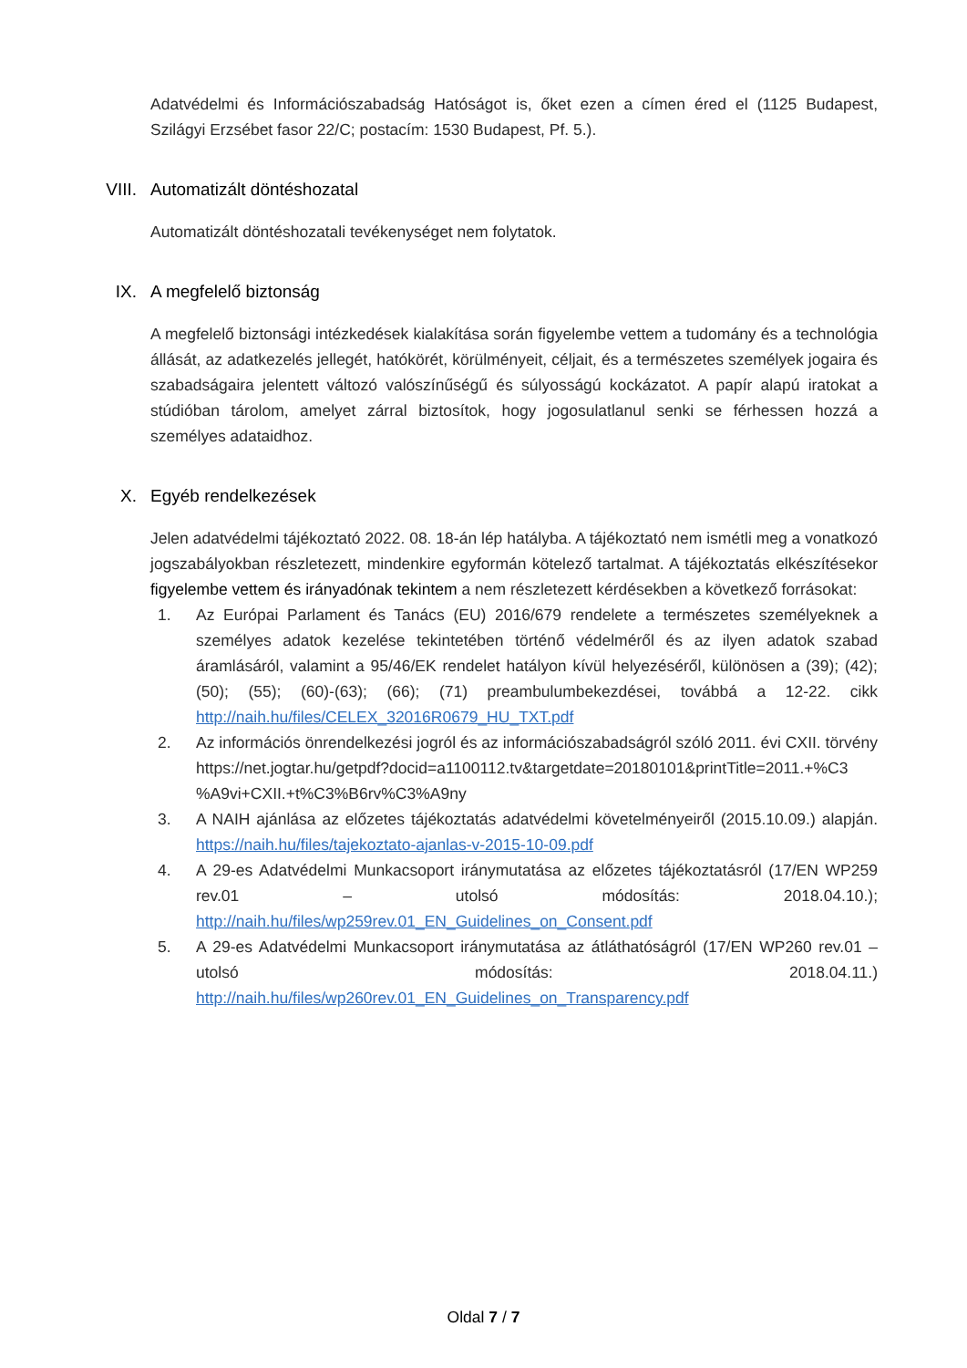Adatvédelmi és Információszabadság Hatóságot is, őket ezen a címen éred el (1125 Budapest, Szilágyi Erzsébet fasor 22/C; postacím: 1530 Budapest, Pf. 5.).
VIII. Automatizált döntéshozatal
Automatizált döntéshozatali tevékenységet nem folytatok.
IX. A megfelelő biztonság
A megfelelő biztonsági intézkedések kialakítása során figyelembe vettem a tudomány és a technológia állását, az adatkezelés jellegét, hatókörét, körülményeit, céljait, és a természetes személyek jogaira és szabadságaira jelentett változó valószínűségű és súlyosságú kockázatot. A papír alapú iratokat a stúdióban tárolom, amelyet zárral biztosítok, hogy jogosulatlanul senki se férhessen hozzá a személyes adataidhoz.
X. Egyéb rendelkezések
Jelen adatvédelmi tájékoztató 2022. 08. 18-án lép hatályba. A tájékoztató nem ismétli meg a vonatkozó jogszabályokban részletezett, mindenkire egyformán kötelező tartalmat. A tájékoztatás elkészítésekor figyelembe vettem és irányadónak tekintem a nem részletezett kérdésekben a következő forrásokat:
1. Az Európai Parlament és Tanács (EU) 2016/679 rendelete a természetes személyeknek a személyes adatok kezelése tekintetében történő védelméről és az ilyen adatok szabad áramlásáról, valamint a 95/46/EK rendelet hatályon kívül helyezéséről, különösen a (39); (42); (50); (55); (60)-(63); (66); (71) preambulumbekezdései, továbbá a 12-22. cikk http://naih.hu/files/CELEX_32016R0679_HU_TXT.pdf
2. Az információs önrendelkezési jogról és az információszabadságról szóló 2011. évi CXII. törvény https://net.jogtar.hu/getpdf?docid=a1100112.tv&targetdate=20180101&printTitle=2011.+%C3 %A9vi+CXII.+t%C3%B6rv%C3%A9ny
3. A NAIH ajánlása az előzetes tájékoztatás adatvédelmi követelményeiről (2015.10.09.) alapján. https://naih.hu/files/tajekoztato-ajanlas-v-2015-10-09.pdf
4. A 29-es Adatvédelmi Munkacsoport iránymutatása az előzetes tájékoztatásról (17/EN WP259 rev.01 – utolsó módosítás: 2018.04.10.); http://naih.hu/files/wp259rev.01_EN_Guidelines_on_Consent.pdf
5. A 29-es Adatvédelmi Munkacsoport iránymutatása az átláthatóságról (17/EN WP260 rev.01 – utolsó módosítás: 2018.04.11.) http://naih.hu/files/wp260rev.01_EN_Guidelines_on_Transparency.pdf
Oldal 7 / 7